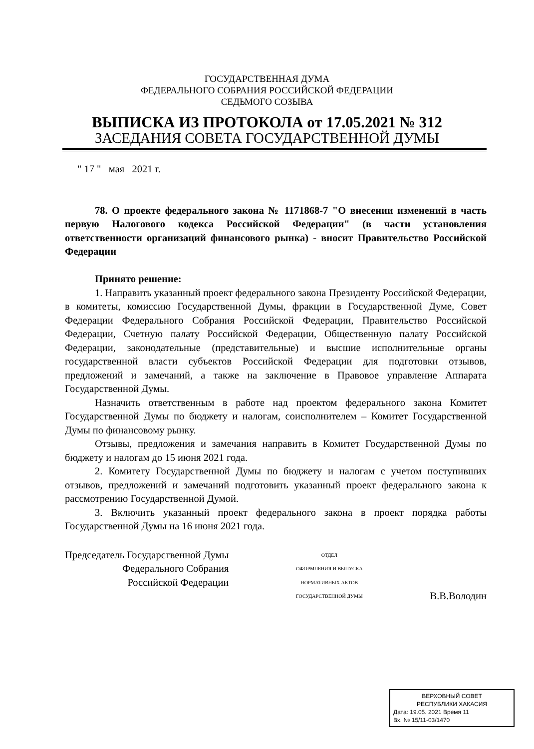ГОСУДАРСТВЕННАЯ ДУМА
ФЕДЕРАЛЬНОГО СОБРАНИЯ РОССИЙСКОЙ ФЕДЕРАЦИИ
СЕДЬМОГО СОЗЫВА
ВЫПИСКА ИЗ ПРОТОКОЛА от 17.05.2021 № 312
ЗАСЕДАНИЯ СОВЕТА ГОСУДАРСТВЕННОЙ ДУМЫ
" 17 " мая 2021 г.
78. О проекте федерального закона № 1171868-7 "О внесении изменений в часть первую Налогового кодекса Российской Федерации" (в части установления ответственности организаций финансового рынка) - вносит Правительство Российской Федерации
Принято решение:
1. Направить указанный проект федерального закона Президенту Российской Федерации, в комитеты, комиссию Государственной Думы, фракции в Государственной Думе, Совет Федерации Федерального Собрания Российской Федерации, Правительство Российской Федерации, Счетную палату Российской Федерации, Общественную палату Российской Федерации, законодательные (представительные) и высшие исполнительные органы государственной власти субъектов Российской Федерации для подготовки отзывов, предложений и замечаний, а также на заключение в Правовое управление Аппарата Государственной Думы.
Назначить ответственным в работе над проектом федерального закона Комитет Государственной Думы по бюджету и налогам, соисполнителем – Комитет Государственной Думы по финансовому рынку.
Отзывы, предложения и замечания направить в Комитет Государственной Думы по бюджету и налогам до 15 июня 2021 года.
2. Комитету Государственной Думы по бюджету и налогам с учетом поступивших отзывов, предложений и замечаний подготовить указанный проект федерального закона к рассмотрению Государственной Думой.
3. Включить указанный проект федерального закона в проект порядка работы Государственной Думы на 16 июня 2021 года.
Председатель Государственной Думы
Федерального Собрания
Российской Федерации
ОТДЕЛ
ОФОРМЛЕНИЯ И ВЫПУСКА
НОРМАТИВНЫХ АКТОВ
ГОСУДАРСТВЕННОЙ ДУМЫ
В.В.Володин
ВЕРХОВНЫЙ СОВЕТ
РЕСПУБЛИКИ ХАКАСИЯ
Дата: 19.05. 2021 Время 11
Вх. № 15/11-03/1470